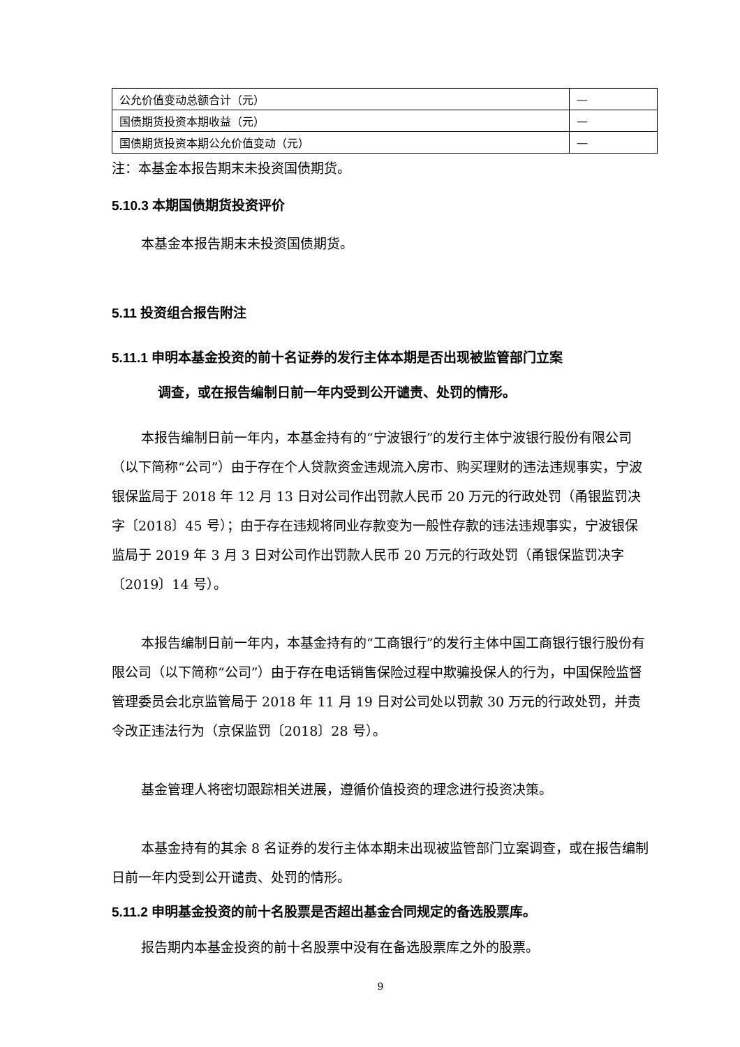| 公允价值变动总额合计（元） | — |
| 国债期货投资本期收益（元） | — |
| 国债期货投资本期公允价值变动（元） | — |
注：本基金本报告期末未投资国债期货。
5.10.3 本期国债期货投资评价
本基金本报告期末未投资国债期货。
5.11 投资组合报告附注
5.11.1 申明本基金投资的前十名证券的发行主体本期是否出现被监管部门立案
调查，或在报告编制日前一年内受到公开谴责、处罚的情形。
本报告编制日前一年内，本基金持有的“宁波银行”的发行主体宁波银行股份有限公司（以下简称“公司”）由于存在个人贷款资金违规流入房市、购买理财的违法违规事实，宁波银保监局于 2018 年 12 月 13 日对公司作出罚款人民币 20 万元的行政处罚（甬银监罚决字〔2018〕45 号）；由于存在违规将同业存款变为一般性存款的违法违规事实，宁波银保监局于 2019 年 3 月 3 日对公司作出罚款人民币 20 万元的行政处罚（甬银保监罚决字〔2019〕14 号）。
本报告编制日前一年内，本基金持有的“工商银行”的发行主体中国工商银行银行股份有限公司（以下简称“公司”）由于存在电话销售保险过程中欺骗投保人的行为，中国保险监督管理委员会北京监管局于 2018 年 11 月 19 日对公司处以罚款 30 万元的行政处罚，并责令改正违法行为（京保监罚〔2018〕28 号）。
基金管理人将密切跟踪相关进展，遵循价值投资的理念进行投资决策。
本基金持有的其余 8 名证券的发行主体本期未出现被监管部门立案调查，或在报告编制日前一年内受到公开谴责、处罚的情形。
5.11.2 申明基金投资的前十名股票是否超出基金合同规定的备选股票库。
报告期内本基金投资的前十名股票中没有在备选股票库之外的股票。
9